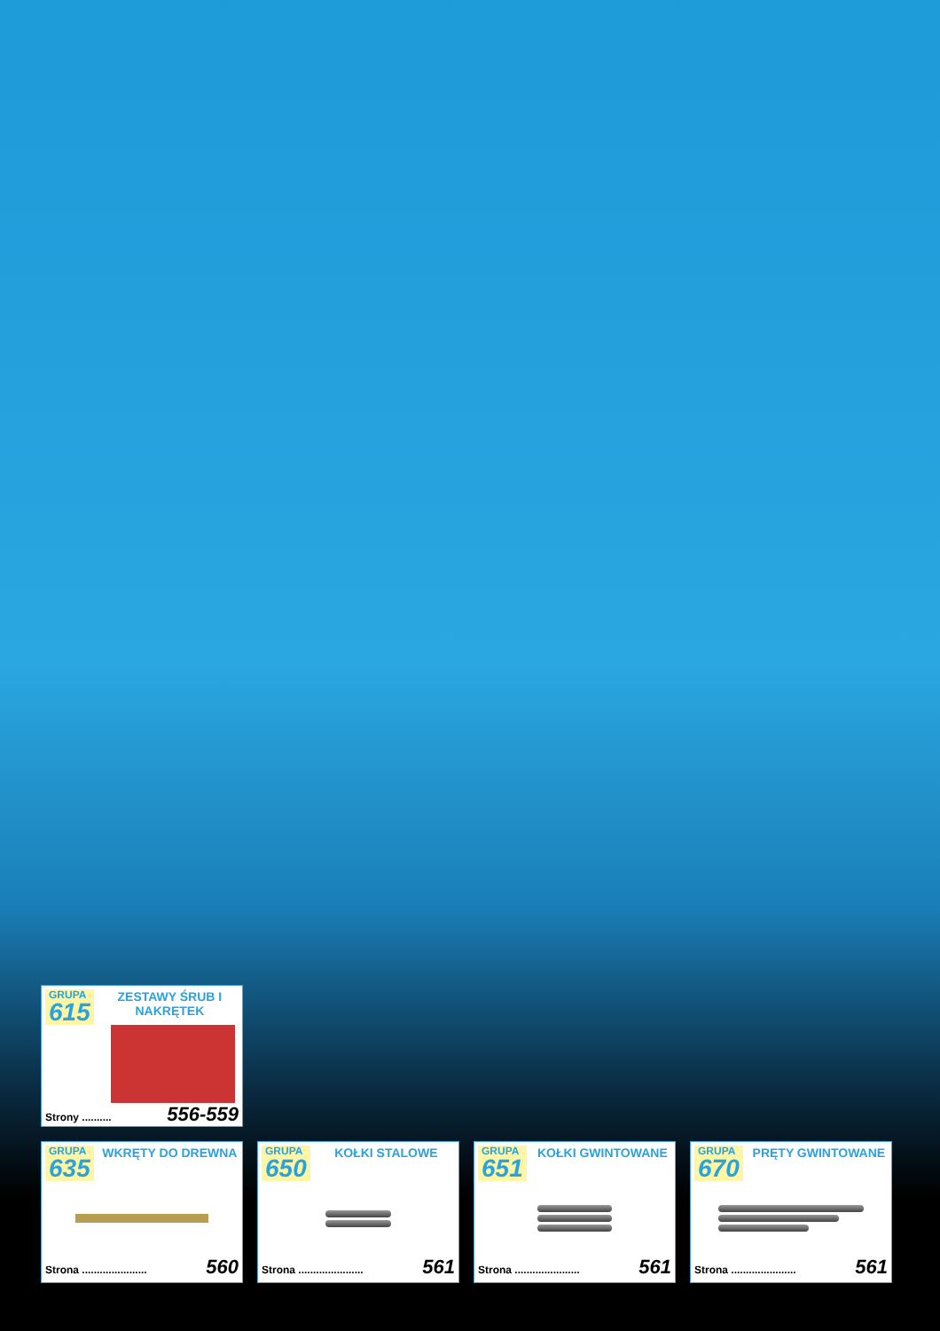GRUPA
615
ZESTAWY ŚRUB I NAKRĘTEK
Strony .......... 556-559
GRUPA
635
WKRĘTY DO DREWNA
Strona ...................... 560
GRUPA
650
KOŁKI STALOWE
Strona ...................... 561
GRUPA
651
KOŁKI GWINTOWANE
Strona ...................... 561
GRUPA
670
PRĘTY GWINTOWANE
Strona ...................... 561